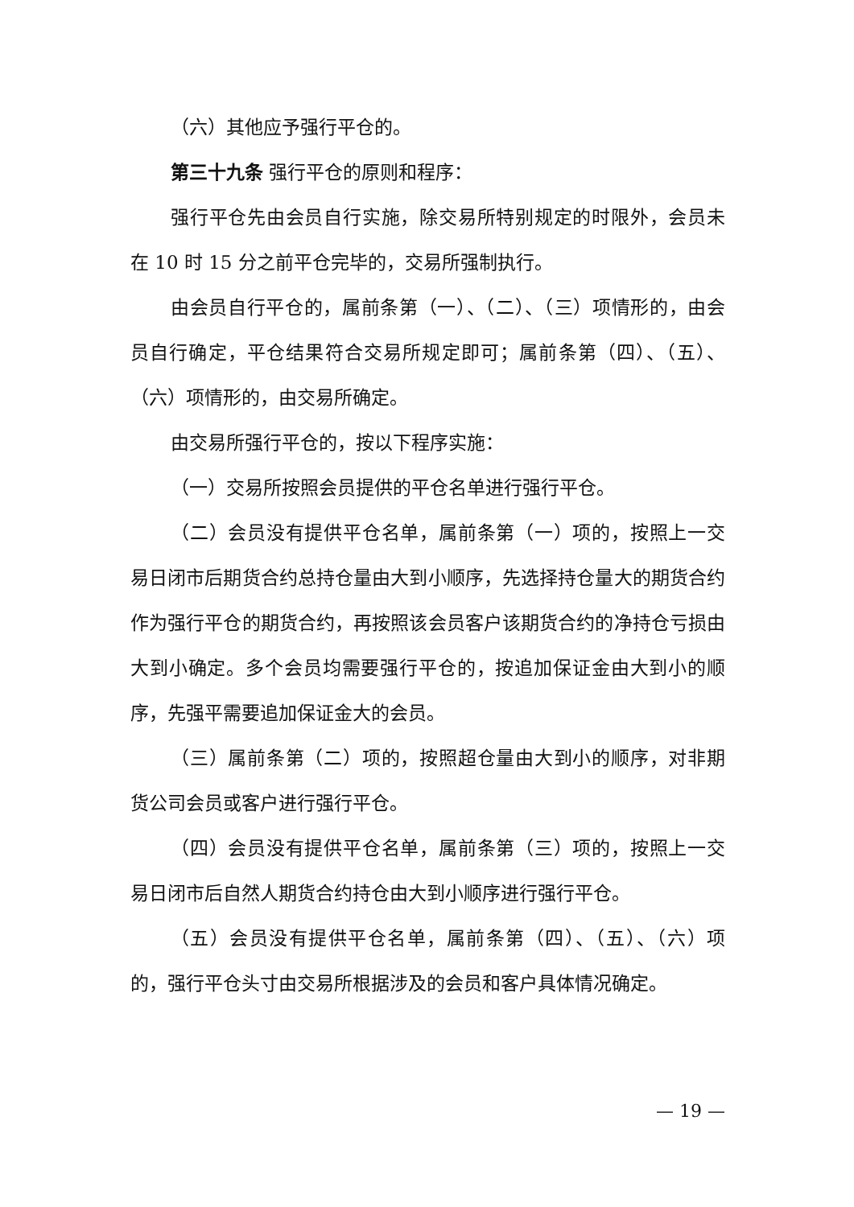（六）其他应予强行平仓的。
第三十九条 强行平仓的原则和程序：
强行平仓先由会员自行实施，除交易所特别规定的时限外，会员未在 10 时 15 分之前平仓完毕的，交易所强制执行。
由会员自行平仓的，属前条第（一）、（二）、（三）项情形的，由会员自行确定，平仓结果符合交易所规定即可；属前条第（四）、（五）、（六）项情形的，由交易所确定。
由交易所强行平仓的，按以下程序实施：
（一）交易所按照会员提供的平仓名单进行强行平仓。
（二）会员没有提供平仓名单，属前条第（一）项的，按照上一交易日闭市后期货合约总持仓量由大到小顺序，先选择持仓量大的期货合约作为强行平仓的期货合约，再按照该会员客户该期货合约的净持仓亏损由大到小确定。多个会员均需要强行平仓的，按追加保证金由大到小的顺序，先强平需要追加保证金大的会员。
（三）属前条第（二）项的，按照超仓量由大到小的顺序，对非期货公司会员或客户进行强行平仓。
（四）会员没有提供平仓名单，属前条第（三）项的，按照上一交易日闭市后自然人期货合约持仓由大到小顺序进行强行平仓。
（五）会员没有提供平仓名单，属前条第（四）、（五）、（六）项的，强行平仓头寸由交易所根据涉及的会员和客户具体情况确定。
— 19 —